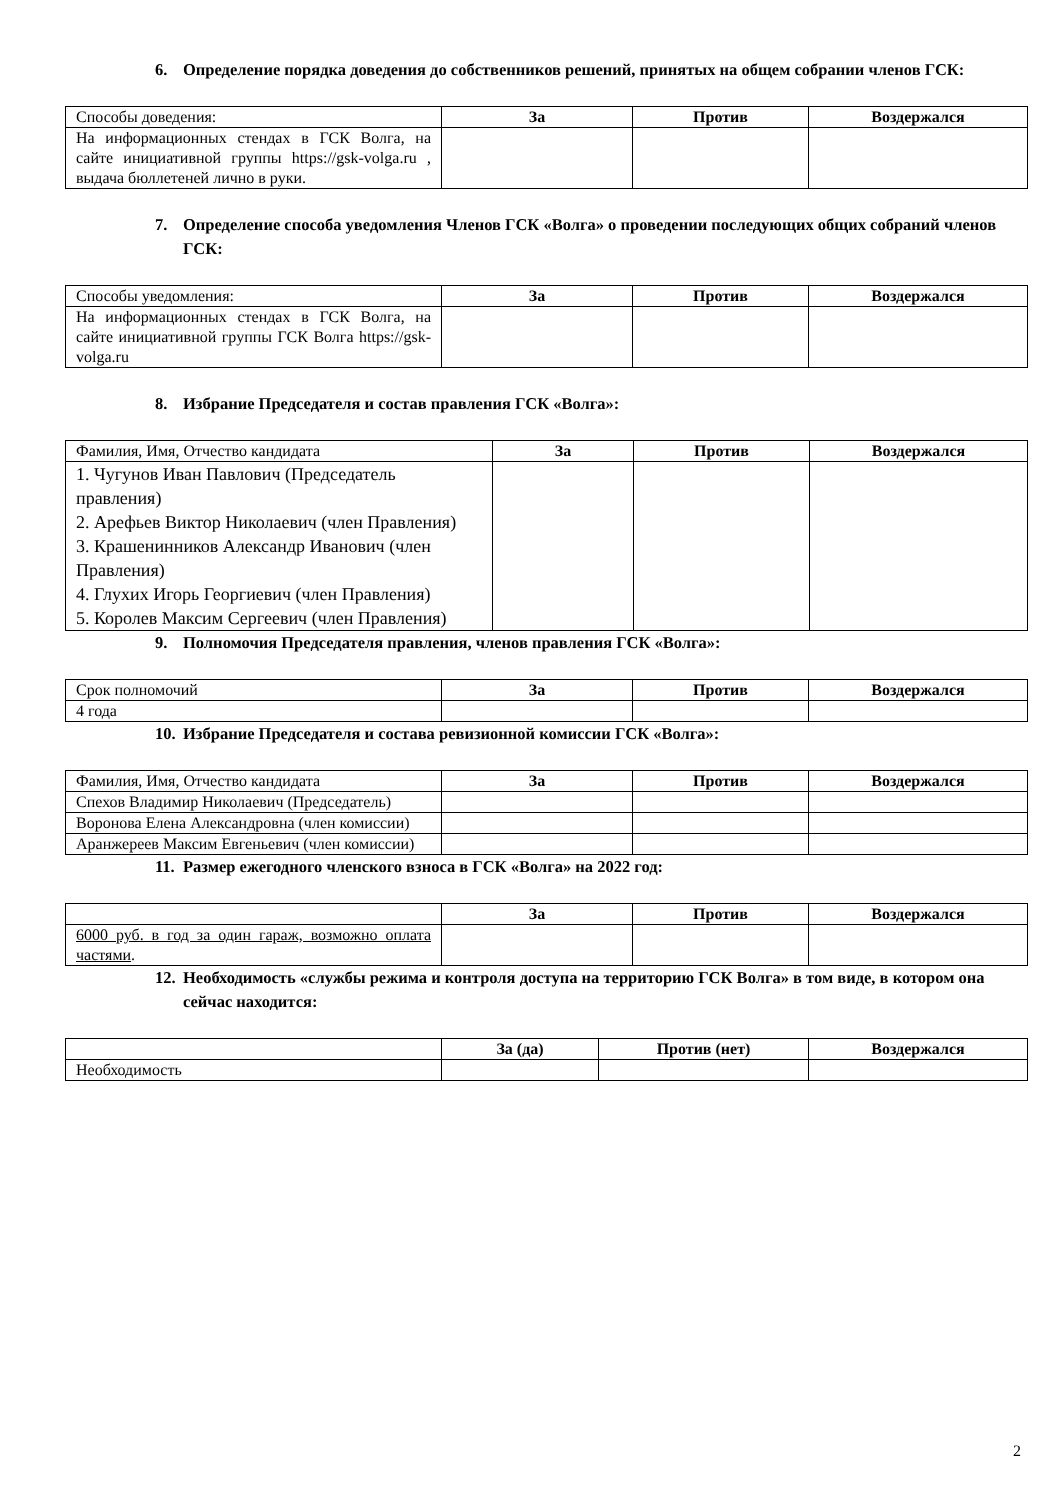6. Определение порядка доведения до собственников решений, принятых на общем собрании членов ГСК:
| Способы доведения: | За | Против | Воздержался |
| --- | --- | --- | --- |
| На информационных стендах в ГСК Волга, на сайте инициативной группы https://gsk-volga.ru , выдача бюллетеней лично в руки. | | | |
7. Определение способа уведомления Членов ГСК «Волга» о проведении последующих общих собраний членов ГСК:
| Способы уведомления: | За | Против | Воздержался |
| --- | --- | --- | --- |
| На информационных стендах в ГСК Волга, на сайте инициативной группы ГСК Волга https://gsk-volga.ru | | | |
8. Избрание Председателя и состав правления ГСК «Волга»:
| Фамилия, Имя, Отчество кандидата | За | Против | Воздержался |
| --- | --- | --- | --- |
| 1. Чугунов Иван Павлович (Председатель правления) 2. Арефьев Виктор Николаевич (член Правления) 3. Крашенинников Александр Иванович (член Правления) 4. Глухих Игорь Георгиевич (член Правления) 5. Королев Максим Сергеевич (член Правления) | | | |
9. Полномочия Председателя правления, членов правления ГСК «Волга»:
| Срок полномочий | За | Против | Воздержался |
| --- | --- | --- | --- |
| 4 года | | | |
10. Избрание Председателя и состава ревизионной комиссии ГСК «Волга»:
| Фамилия, Имя, Отчество кандидата | За | Против | Воздержался |
| --- | --- | --- | --- |
| Спехов Владимир Николаевич (Председатель) | | | |
| Воронова Елена Александровна (член комиссии) | | | |
| Аранжереев Максим Евгеньевич (член комиссии) | | | |
11. Размер ежегодного членского взноса в ГСК «Волга» на 2022 год:
| | За | Против | Воздержался |
| --- | --- | --- | --- |
| 6000 руб. в год за один гараж, возможно оплата частями . | | | |
12. Необходимость «службы режима и контроля доступа на территорию ГСК Волга» в том виде, в котором она сейчас находится:
| | За (да) | Против (нет) | Воздержался |
| --- | --- | --- | --- |
| Необходимость | | | |
2